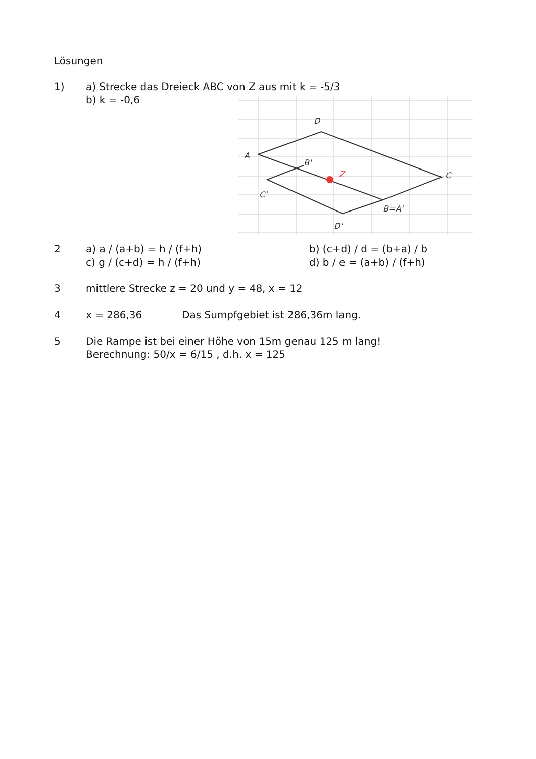Lösungen
1) a) Strecke das Dreieck ABC von Z aus mit k = -5/3
b) k = -0,6
D
A
B'
C
C'
B=A'
D'
Z
2 a) a / (a+b) = h / (f+h) b) (c+d) / d = (b+a) / b
c) g / (c+d) = h / (f+h) d) b / e = (a+b) / (f+h)
3 mittlere Strecke z = 20 und y = 48, x = 12
4 x = 286,36 Das Sumpfgebiet ist 286,36m lang.
5 Die Rampe ist bei einer Höhe von 15m genau 125 m lang!
Berechnung: 50/x = 6/15 , d.h. x = 125